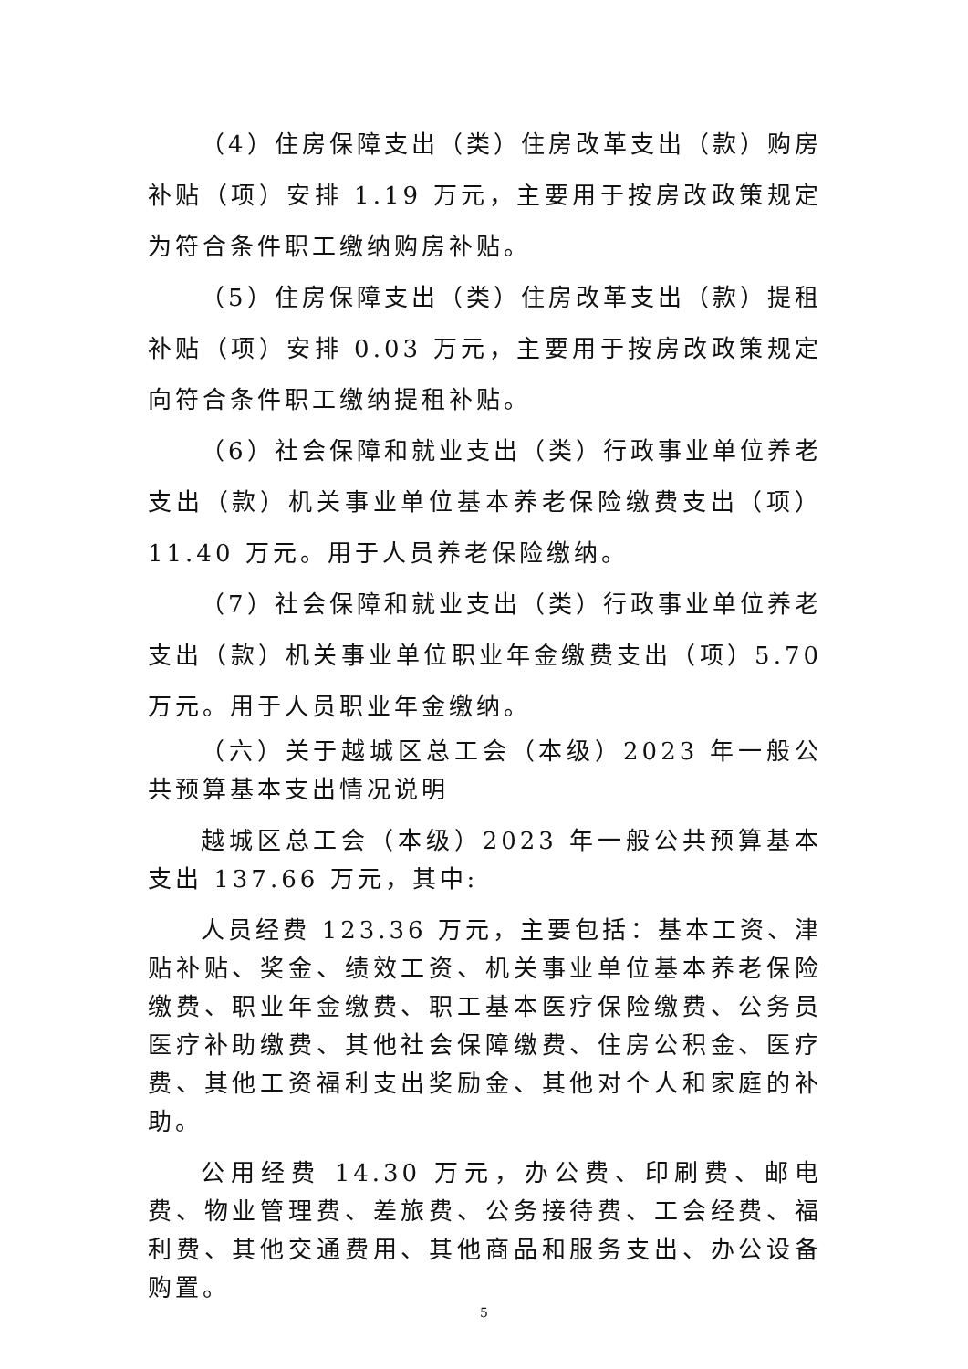（4）住房保障支出（类）住房改革支出（款）购房补贴（项）安排 1.19 万元，主要用于按房改政策规定为符合条件职工缴纳购房补贴。
（5）住房保障支出（类）住房改革支出（款）提租补贴（项）安排 0.03 万元，主要用于按房改政策规定向符合条件职工缴纳提租补贴。
（6）社会保障和就业支出（类）行政事业单位养老支出（款）机关事业单位基本养老保险缴费支出（项）11.40 万元。用于人员养老保险缴纳。
（7）社会保障和就业支出（类）行政事业单位养老支出（款）机关事业单位职业年金缴费支出（项）5.70 万元。用于人员职业年金缴纳。
（六）关于越城区总工会（本级）2023 年一般公共预算基本支出情况说明
越城区总工会（本级）2023 年一般公共预算基本支出 137.66 万元，其中:
人员经费 123.36 万元，主要包括：基本工资、津贴补贴、奖金、绩效工资、机关事业单位基本养老保险缴费、职业年金缴费、职工基本医疗保险缴费、公务员医疗补助缴费、其他社会保障缴费、住房公积金、医疗费、其他工资福利支出奖励金、其他对个人和家庭的补助。
公用经费 14.30 万元，办公费、印刷费、邮电费、物业管理费、差旅费、公务接待费、工会经费、福利费、其他交通费用、其他商品和服务支出、办公设备购置。
5